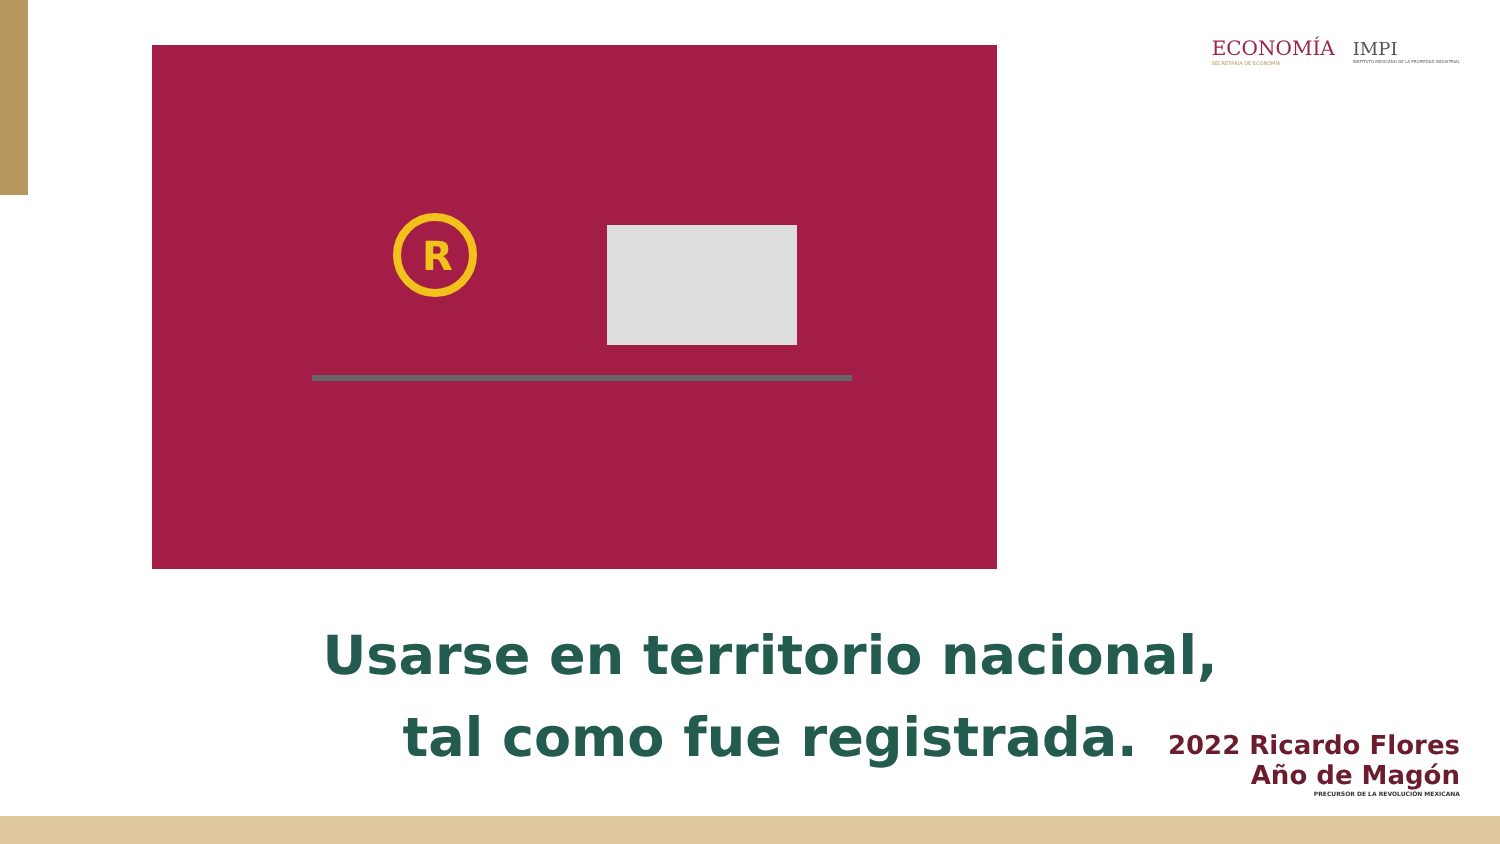ECONOMÍA
SECRETARÍA DE ECONOMÍA
IMPI
INSTITUTO MEXICANO DE LA PROPIEDAD INDUSTRIAL
R
Usarse en territorio nacional, tal como fue registrada.
2022 Ricardo Flores
Año de Magón
PRECURSOR DE LA REVOLUCIÓN MEXICANA